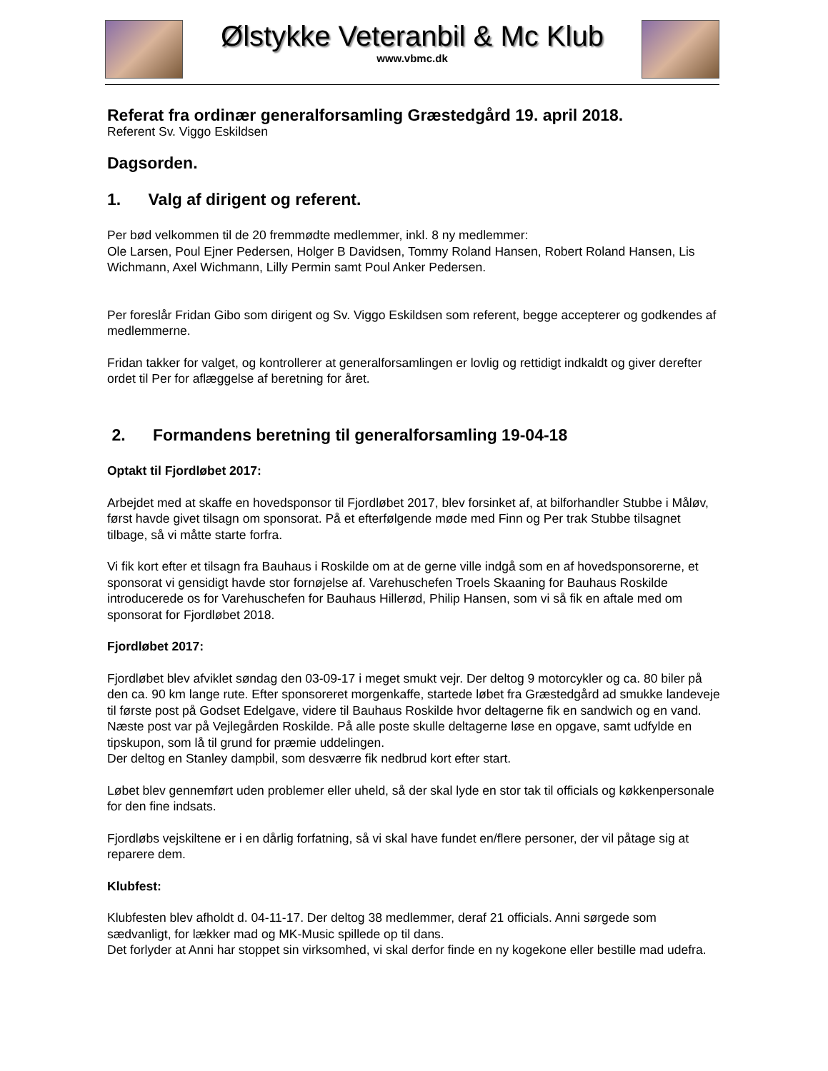Ølstykke Veteranbil & Mc Klub
www.vbmc.dk
Referat fra ordinær generalforsamling Græstedgård 19. april 2018.
Referent Sv. Viggo Eskildsen
Dagsorden.
1. Valg af dirigent og referent.
Per bød velkommen til de 20 fremmødte medlemmer, inkl. 8 ny medlemmer:
Ole Larsen, Poul Ejner Pedersen, Holger B Davidsen, Tommy Roland Hansen, Robert Roland Hansen, Lis Wichmann, Axel Wichmann, Lilly Permin samt Poul Anker Pedersen.
Per foreslår Fridan Gibo som dirigent og Sv. Viggo Eskildsen som referent, begge accepterer og godkendes af medlemmerne.
Fridan takker for valget, og kontrollerer at generalforsamlingen er lovlig og rettidigt indkaldt og giver derefter ordet til Per for aflæggelse af beretning for året.
2. Formandens beretning til generalforsamling 19-04-18
Optakt til Fjordløbet 2017:
Arbejdet med at skaffe en hovedsponsor til Fjordløbet 2017, blev forsinket af, at bilforhandler Stubbe i Måløv, først havde givet tilsagn om sponsorat. På et efterfølgende møde med Finn og Per trak Stubbe tilsagnet tilbage, så vi måtte starte forfra.
Vi fik kort efter et tilsagn fra Bauhaus i Roskilde om at de gerne ville indgå som en af hovedsponsorerne, et sponsorat vi gensidigt havde stor fornøjelse af. Varehuschefen Troels Skaaning for Bauhaus Roskilde introducerede os for Varehuschefen for Bauhaus Hillerød, Philip Hansen, som vi så fik en aftale med om sponsorat for Fjordløbet 2018.
Fjordløbet 2017:
Fjordløbet blev afviklet søndag den 03-09-17 i meget smukt vejr. Der deltog 9 motorcykler og ca. 80 biler på den ca. 90 km lange rute. Efter sponsoreret morgenkaffe, startede løbet fra Græstedgård ad smukke landeveje til første post på Godset Edelgave, videre til Bauhaus Roskilde hvor deltagerne fik en sandwich og en vand. Næste post var på Vejlegården Roskilde. På alle poste skulle deltagerne løse en opgave, samt udfylde en tipskupon, som lå til grund for præmie uddelingen.
Der deltog en Stanley dampbil, som desværre fik nedbrud kort efter start.
Løbet blev gennemført uden problemer eller uheld, så der skal lyde en stor tak til officials og køkkenpersonale for den fine indsats.
Fjordløbs vejskiltene er i en dårlig forfatning, så vi skal have fundet en/flere personer, der vil påtage sig at reparere dem.
Klubfest:
Klubfesten blev afholdt d. 04-11-17. Der deltog 38 medlemmer, deraf 21 officials. Anni sørgede som sædvanligt, for lækker mad og MK-Music spillede op til dans.
Det forlyder at Anni har stoppet sin virksomhed, vi skal derfor finde en ny kogekone eller bestille mad udefra.